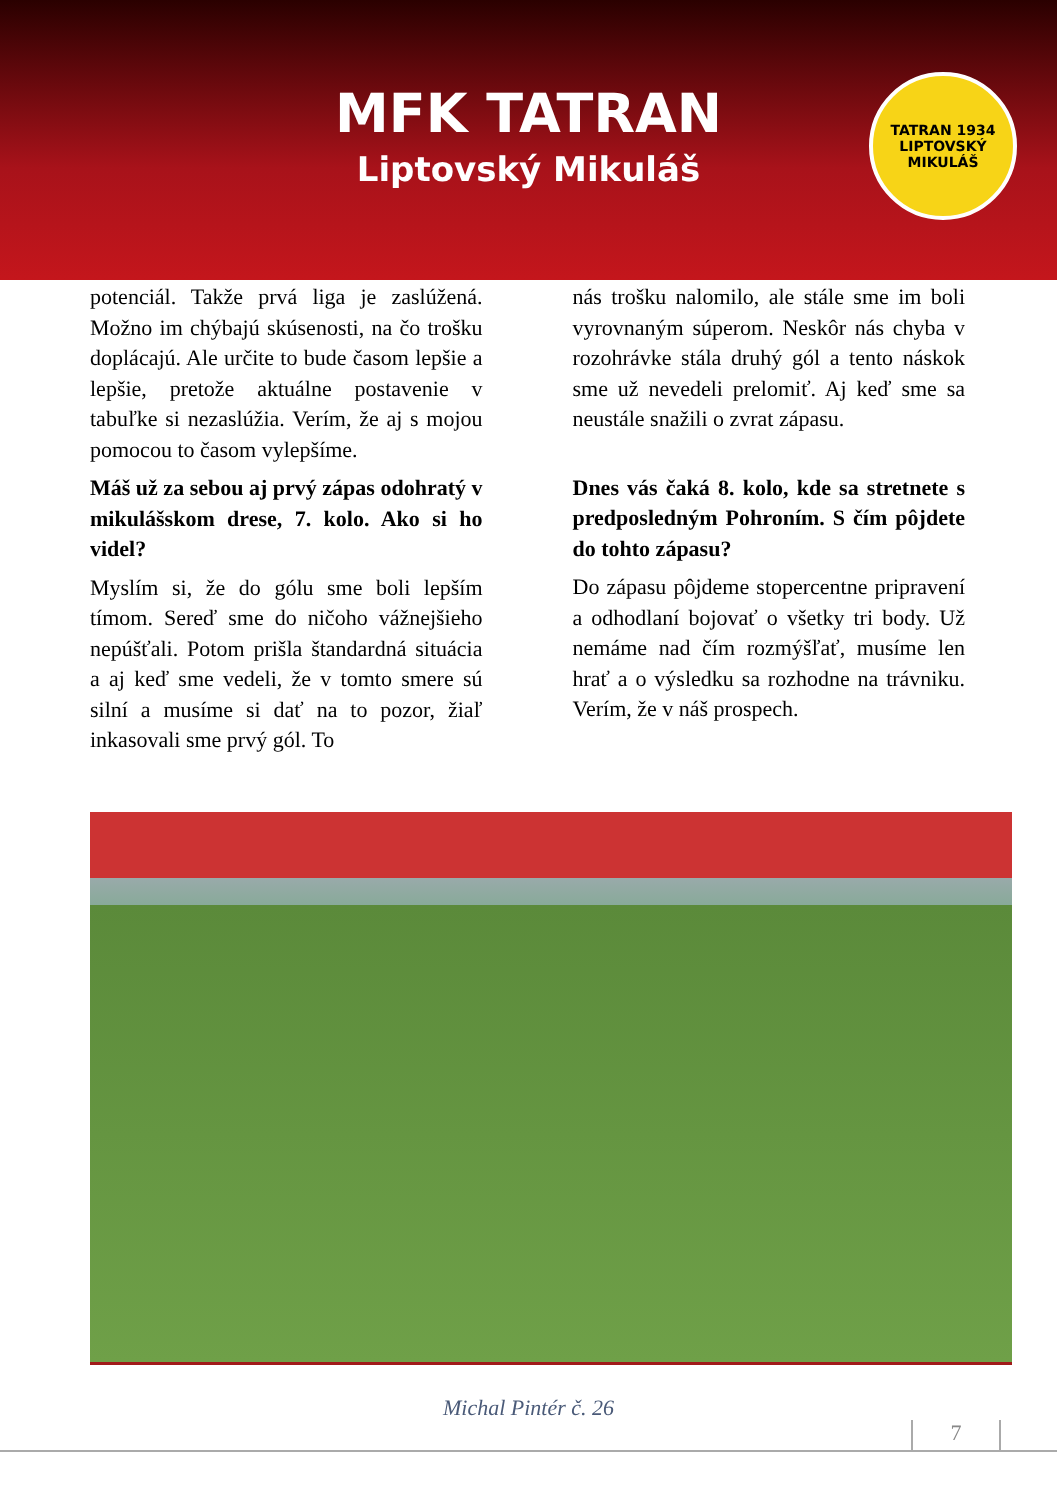MFK TATRAN
Liptovský Mikuláš
TATRAN 1934 LIPTOVSKÝ MIKULÁŠ
potenciál. Takže prvá liga je zaslúžená. Možno im chýbajú skúsenosti, na čo trošku doplácajú. Ale určite to bude časom lepšie a lepšie, pretože aktuálne postavenie v tabuľke si nezaslúžia. Verím, že aj s mojou pomocou to časom vylepšíme.
Máš už za sebou aj prvý zápas odohratý v mikulášskom drese, 7. kolo. Ako si ho videl?
Myslím si, že do gólu sme boli lepším tímom. Sereď sme do ničoho vážnejšieho nepúšťali. Potom prišla štandardná situácia a aj keď sme vedeli, že v tomto smere sú silní a musíme si dať na to pozor, žiaľ inkasovali sme prvý gól. To
nás trošku nalomilo, ale stále sme im boli vyrovnaným súperom. Neskôr nás chyba v rozohrávke stála druhý gól a tento náskok sme už nevedeli prelomiť. Aj keď sme sa neustále snažili o zvrat zápasu.
Dnes vás čaká 8. kolo, kde sa stretnete s predposledným Pohroním. S čím pôjdete do tohto zápasu?
Do zápasu pôjdeme stopercentne pripravení a odhodlaní bojovať o všetky tri body. Už nemáme nad čím rozmýšľať, musíme len hrať a o výsledku sa rozhodne na trávniku. Verím, že v náš prospech.
Michal Pintér č. 26
7